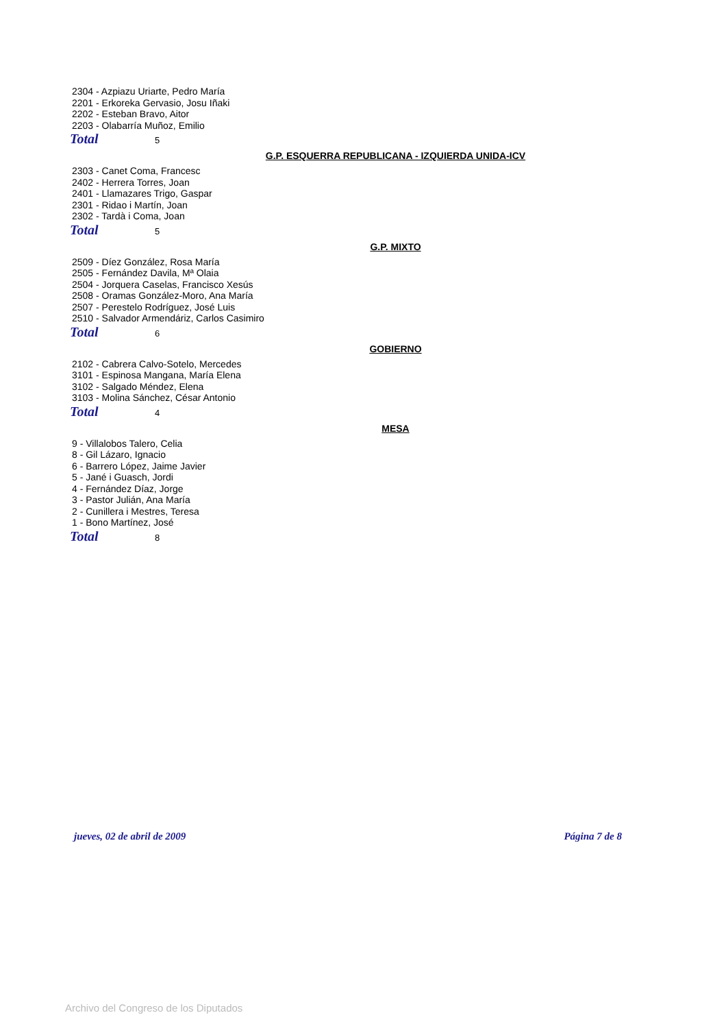2304 - Azpiazu Uriarte, Pedro María
2201 - Erkoreka Gervasio, Josu Iñaki
2202 - Esteban Bravo, Aitor
2203 - Olabarría Muñoz, Emilio
Total 5
G.P. ESQUERRA REPUBLICANA - IZQUIERDA UNIDA-ICV
2303 - Canet Coma, Francesc
2402 - Herrera Torres, Joan
2401 - Llamazares Trigo, Gaspar
2301 - Ridao i Martín, Joan
2302 - Tardà i Coma, Joan
Total 5
G.P. MIXTO
2509 - Díez González, Rosa María
2505 - Fernández Davila, Mª Olaia
2504 - Jorquera Caselas, Francisco Xesús
2508 - Oramas González-Moro, Ana María
2507 - Perestelo Rodríguez, José Luis
2510 - Salvador Armendáriz, Carlos Casimiro
Total 6
GOBIERNO
2102 - Cabrera Calvo-Sotelo, Mercedes
3101 - Espinosa Mangana, María Elena
3102 - Salgado Méndez, Elena
3103 - Molina Sánchez, César Antonio
Total 4
MESA
9 - Villalobos Talero, Celia
8 - Gil Lázaro, Ignacio
6 - Barrero López, Jaime Javier
5 - Jané i Guasch, Jordi
4 - Fernández Díaz, Jorge
3 - Pastor Julián, Ana María
2 - Cunillera i Mestres, Teresa
1 - Bono Martínez, José
Total 8
jueves, 02 de abril de 2009 Página 7 de 8
Archivo del Congreso de los Diputados